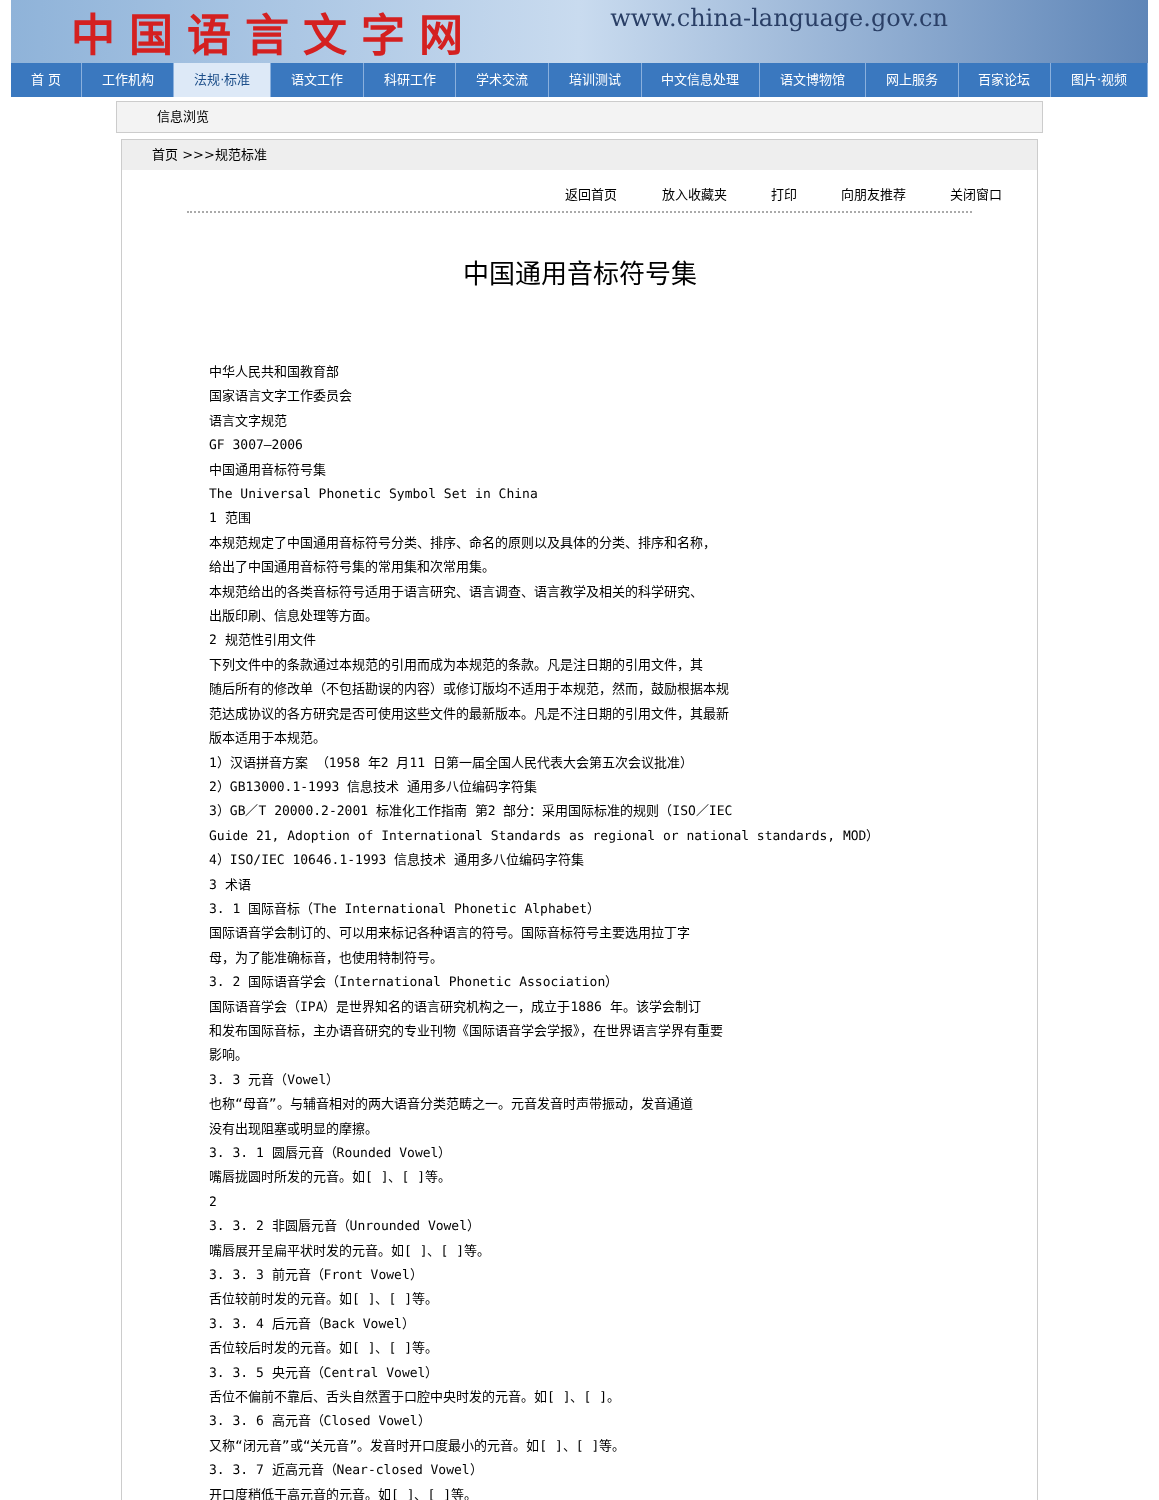中国语言文字网 www.china-language.gov.cn
首 页 工作机构 法规·标准 语文工作 科研工作 学术交流 培训测试 中文信息处理 语文博物馆 网上服务 百家论坛 图片·视频
信息浏览
首页 >>>规范标准
返回首页 放入收藏夹 打印 向朋友推荐 关闭窗口
中国通用音标符号集
中华人民共和国教育部
国家语言文字工作委员会
语言文字规范
GF 3007—2006
中国通用音标符号集
The Universal Phonetic Symbol Set in China
1 范围
本规范规定了中国通用音标符号分类、排序、命名的原则以及具体的分类、排序和名称，
给出了中国通用音标符号集的常用集和次常用集。
本规范给出的各类音标符号适用于语言研究、语言调查、语言教学及相关的科学研究、
出版印刷、信息处理等方面。
2 规范性引用文件
下列文件中的条款通过本规范的引用而成为本规范的条款。凡是注日期的引用文件，其
随后所有的修改单（不包括勘误的内容）或修订版均不适用于本规范，然而，鼓励根据本规
范达成协议的各方研究是否可使用这些文件的最新版本。凡是不注日期的引用文件，其最新
版本适用于本规范。
1）汉语拼音方案 （1958 年2 月11 日第一届全国人民代表大会第五次会议批准）
2）GB13000.1-1993 信息技术 通用多八位编码字符集
3）GB／T 20000.2-2001 标准化工作指南 第2 部分：采用国际标准的规则（ISO／IEC
Guide 21, Adoption of International Standards as regional or national standards, MOD）
4）ISO/IEC 10646.1-1993 信息技术 通用多八位编码字符集
3 术语
3. 1 国际音标（The International Phonetic Alphabet）
国际语音学会制订的、可以用来标记各种语言的符号。国际音标符号主要选用拉丁字
母，为了能准确标音，也使用特制符号。
3. 2 国际语音学会（International Phonetic Association）
国际语音学会（IPA）是世界知名的语言研究机构之一，成立于1886 年。该学会制订
和发布国际音标，主办语音研究的专业刊物《国际语音学会学报》，在世界语言学界有重要
影响。
3. 3 元音（Vowel）
也称“母音”。与辅音相对的两大语音分类范畴之一。元音发音时声带振动，发音通道
没有出现阻塞或明显的摩擦。
3. 3. 1 圆唇元音（Rounded Vowel）
嘴唇拢圆时所发的元音。如[ ]、[ ]等。
2
3. 3. 2 非圆唇元音（Unrounded Vowel）
嘴唇展开呈扁平状时发的元音。如[ ]、[ ]等。
3. 3. 3 前元音（Front Vowel）
舌位较前时发的元音。如[ ]、[ ]等。
3. 3. 4 后元音（Back Vowel）
舌位较后时发的元音。如[ ]、[ ]等。
3. 3. 5 央元音（Central Vowel）
舌位不偏前不靠后、舌头自然置于口腔中央时发的元音。如[ ]、[ ]。
3. 3. 6 高元音（Closed Vowel）
又称“闭元音”或“关元音”。发音时开口度最小的元音。如[ ]、[ ]等。
3. 3. 7 近高元音（Near-closed Vowel）
开口度稍低于高元音的元音。如[ ]、[ ]等。